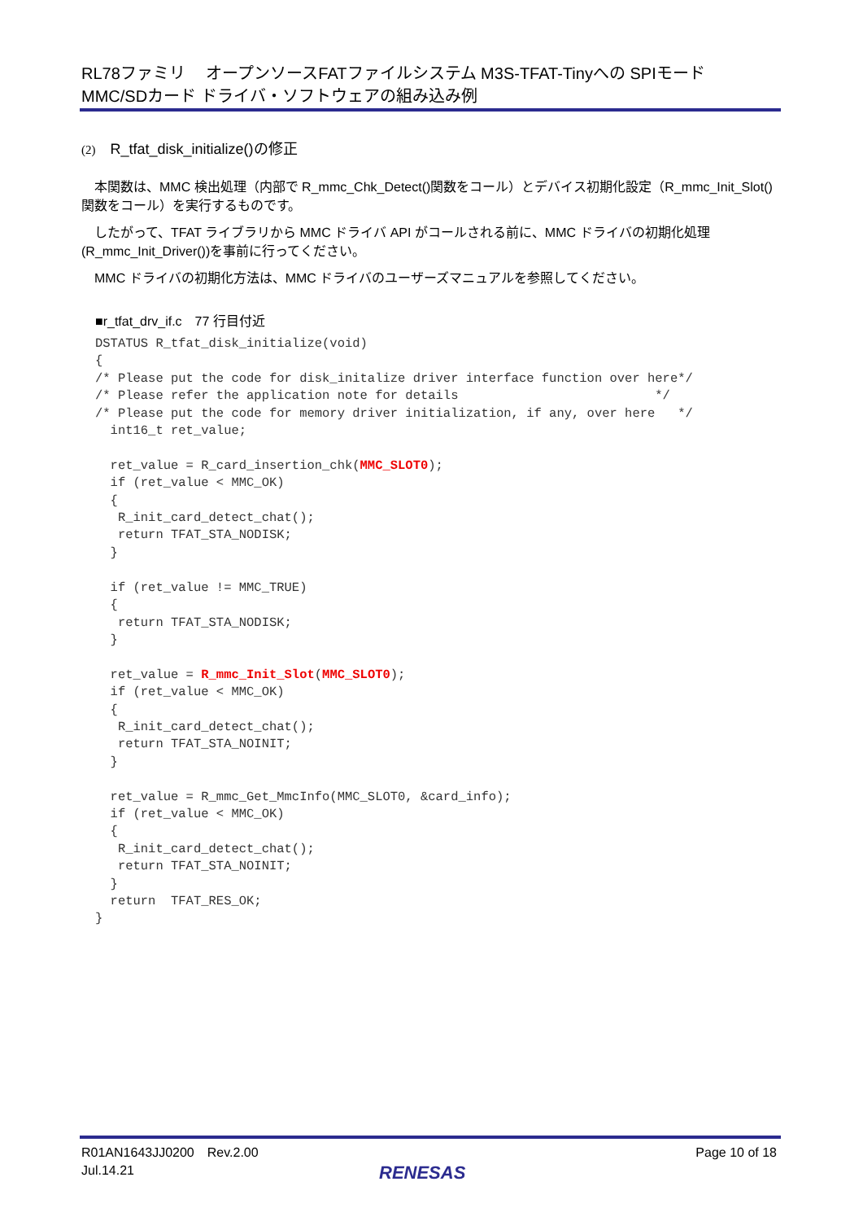RL78ファミリ　 オープンソースFATファイルシステム M3S-TFAT-Tinyへの SPIモード
MMC/SDカード ドライバ・ソフトウェアの組み込み例
(2)　R_tfat_disk_initialize()の修正
　本関数は、MMC 検出処理（内部で R_mmc_Chk_Detect()関数をコール）とデバイス初期化設定（R_mmc_Init_Slot()関数をコール）を実行するものです。
　したがって、TFAT ライブラリから MMC ドライバ API がコールされる前に、MMC ドライバの初期化処理(R_mmc_Init_Driver())を事前に行ってください。
　MMC ドライバの初期化方法は、MMC ドライバのユーザーズマニュアルを参照してください。
■r_tfat_drv_if.c　77 行目付近
DSTATUS R_tfat_disk_initialize(void)
{
/* Please put the code for disk_initalize driver interface function over here*/
/* Please refer the application note for details                          */
/* Please put the code for memory driver initialization, if any, over here   */
  int16_t ret_value;

  ret_value = R_card_insertion_chk(MMC_SLOT0);
  if (ret_value < MMC_OK)
  {
   R_init_card_detect_chat();
   return TFAT_STA_NODISK;
  }

  if (ret_value != MMC_TRUE)
  {
   return TFAT_STA_NODISK;
  }

  ret_value = R_mmc_Init_Slot(MMC_SLOT0);
  if (ret_value < MMC_OK)
  {
   R_init_card_detect_chat();
   return TFAT_STA_NOINIT;
  }

  ret_value = R_mmc_Get_MmcInfo(MMC_SLOT0, &card_info);
  if (ret_value < MMC_OK)
  {
   R_init_card_detect_chat();
   return TFAT_STA_NOINIT;
  }
  return  TFAT_RES_OK;
}
R01AN1643JJ0200　Rev.2.00
Jul.14.21
Page 10 of 18
RENESAS